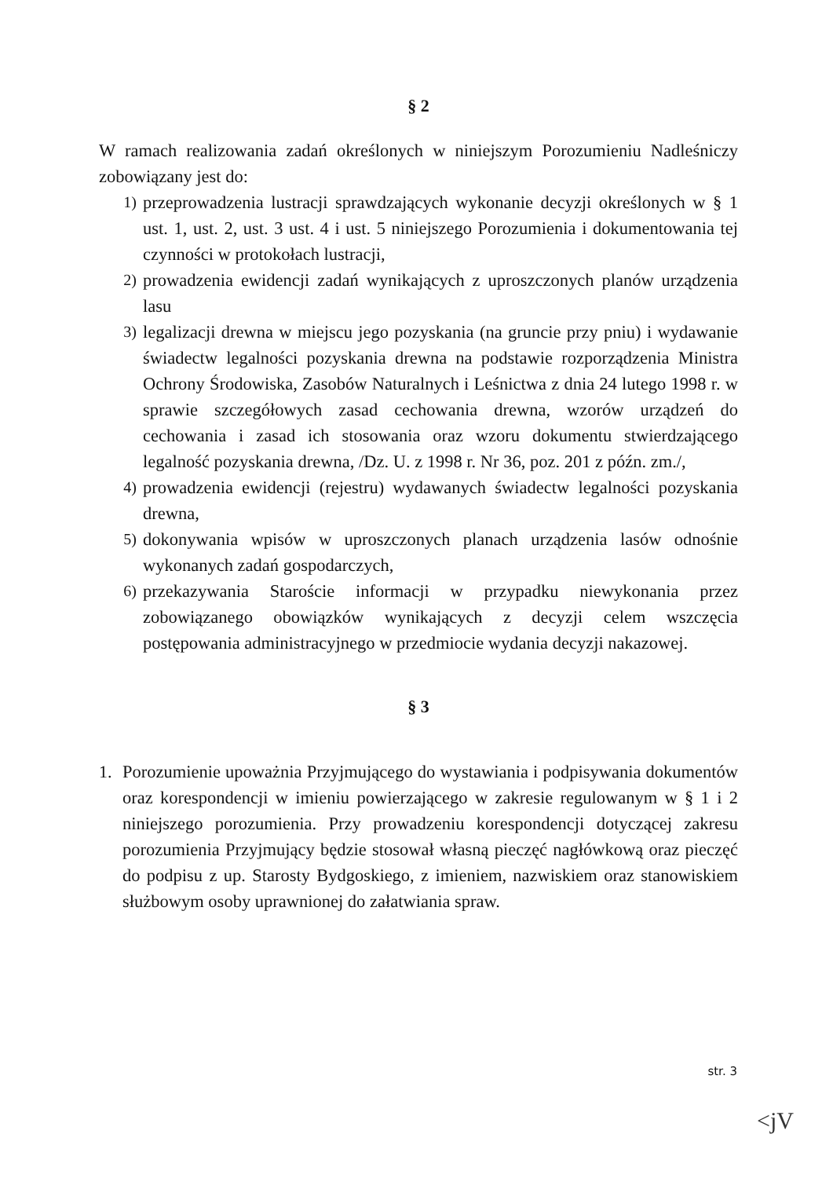§ 2
W ramach realizowania zadań określonych w niniejszym Porozumieniu Nadleśniczy zobowiązany jest do:
1) przeprowadzenia lustracji sprawdzających wykonanie decyzji określonych w § 1 ust. 1, ust. 2, ust. 3 ust. 4 i ust. 5 niniejszego Porozumienia i dokumentowania tej czynności w protokołach lustracji,
2) prowadzenia ewidencji zadań wynikających z uproszczonych planów urządzenia lasu
3) legalizacji drewna w miejscu jego pozyskania (na gruncie przy pniu) i wydawanie świadectw legalności pozyskania drewna na podstawie rozporządzenia Ministra Ochrony Środowiska, Zasobów Naturalnych i Leśnictwa z dnia 24 lutego 1998 r. w sprawie szczegółowych zasad cechowania drewna, wzorów urządzeń do cechowania i zasad ich stosowania oraz wzoru dokumentu stwierdzającego legalność pozyskania drewna, /Dz. U. z 1998 r. Nr 36, poz. 201 z późn. zm./,
4) prowadzenia ewidencji (rejestru) wydawanych świadectw legalności pozyskania drewna,
5) dokonywania wpisów w uproszczonych planach urządzenia lasów odnośnie wykonanych zadań gospodarczych,
6) przekazywania Staroście informacji w przypadku niewykonania przez zobowiązanego obowiązków wynikających z decyzji celem wszczęcia postępowania administracyjnego w przedmiocie wydania decyzji nakazowej.
§ 3
1. Porozumienie upoważnia Przyjmującego do wystawiania i podpisywania dokumentów oraz korespondencji w imieniu powierzającego w zakresie regulowanym w § 1 i 2 niniejszego porozumienia. Przy prowadzeniu korespondencji dotyczącej zakresu porozumienia Przyjmujący będzie stosował własną pieczęć nagłówkową oraz pieczęć do podpisu z up. Starosty Bydgoskiego, z imieniem, nazwiskiem oraz stanowiskiem służbowym osoby uprawnionej do załatwiania spraw.
str. 3
<jV